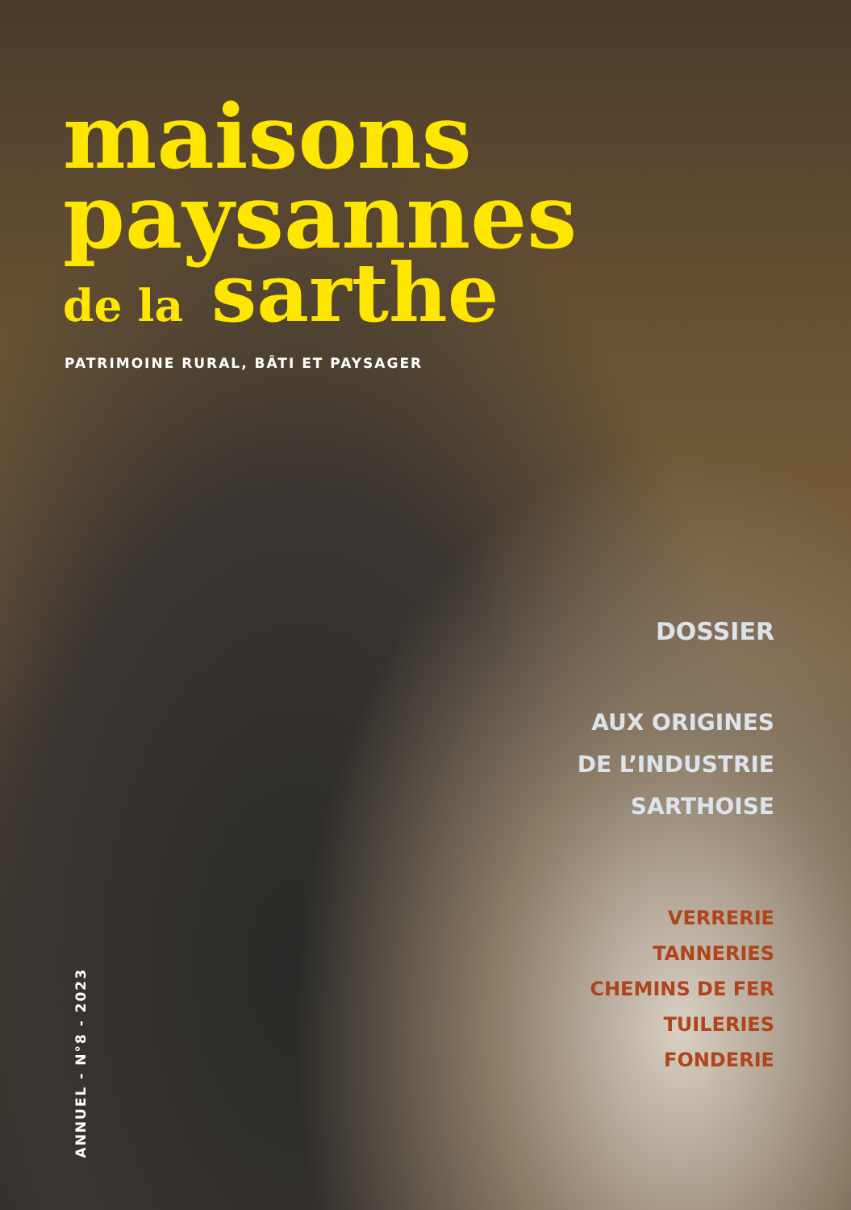maisons
paysannes
de la sarthe
PATRIMOINE RURAL, BÂTI ET PAYSAGER
DOSSIER
AUX ORIGINES
DE L’INDUSTRIE
SARTHOISE
VERRERIE
TANNERIES
CHEMINS DE FER
TUILERIES
FONDERIE
ANNUEL - N°8 - 2023